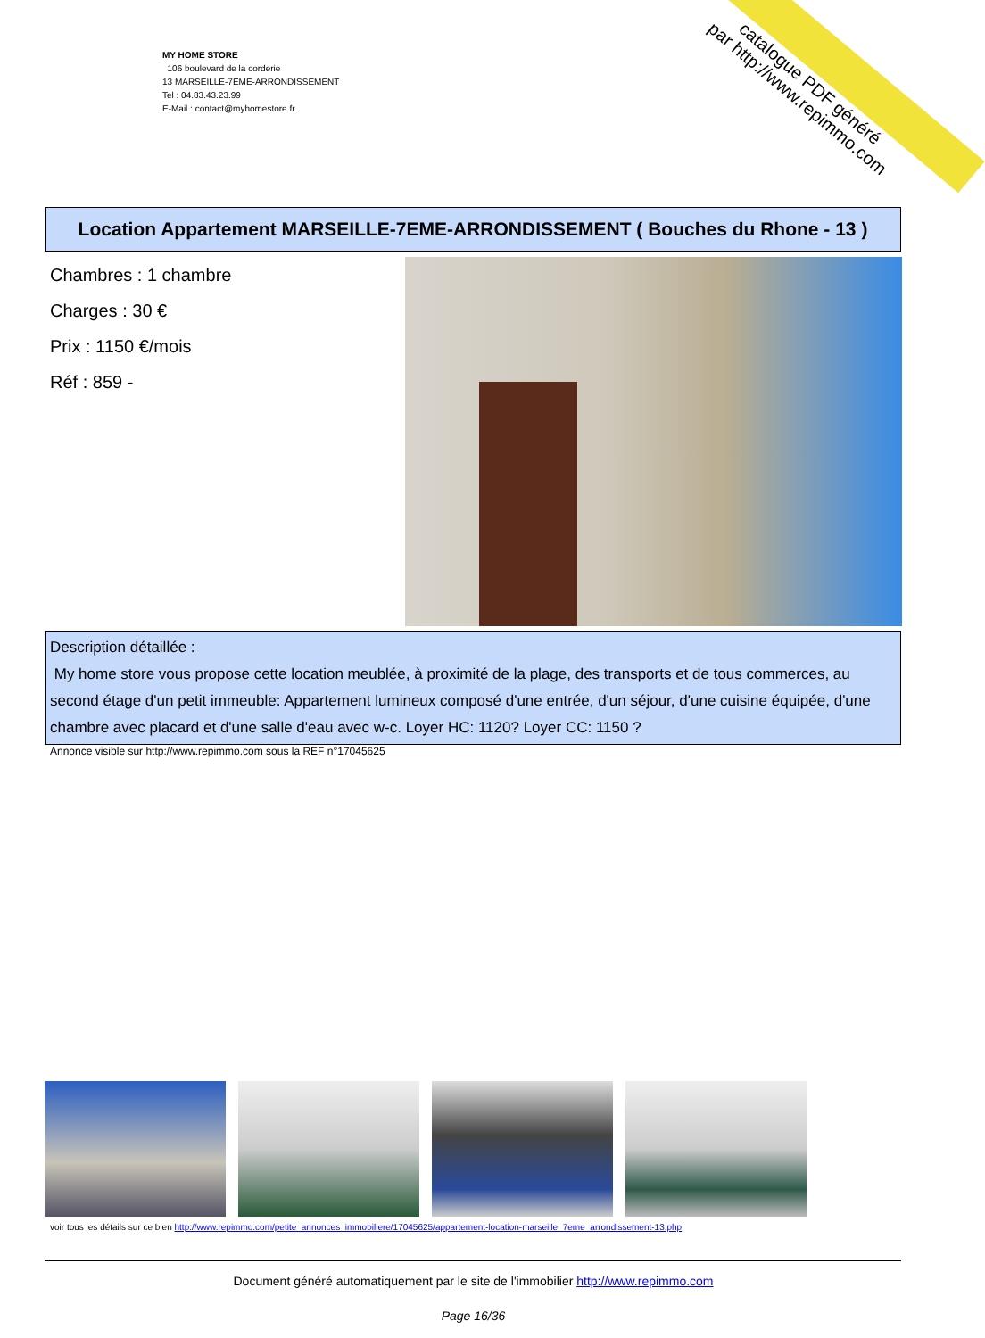catalogue PDF généré
par http://www.repimmo.com
MY HOME STORE
106 boulevard de la corderie
13 MARSEILLE-7EME-ARRONDISSEMENT
Tel : 04.83.43.23.99
E-Mail : contact@myhomestore.fr
Location Appartement MARSEILLE-7EME-ARRONDISSEMENT ( Bouches du Rhone - 13 )
Chambres : 1 chambre
Charges : 30 €
Prix : 1150 €/mois
Réf : 859 -
Description détaillée :
My home store vous propose cette location meublée, à proximité de la plage, des transports et de tous commerces, au second étage d'un petit immeuble: Appartement lumineux composé d'une entrée, d'un séjour, d'une cuisine équipée, d'une chambre avec placard et d'une salle d'eau avec w-c. Loyer HC: 1120? Loyer CC: 1150 ?
Annonce visible sur http://www.repimmo.com sous la REF n°17045625
voir tous les détails sur ce bien http://www.repimmo.com/petite_annonces_immobiliere/17045625/appartement-location-marseille_7eme_arrondissement-13.php
Document généré automatiquement par le site de l'immobilier http://www.repimmo.com
Page 16/36